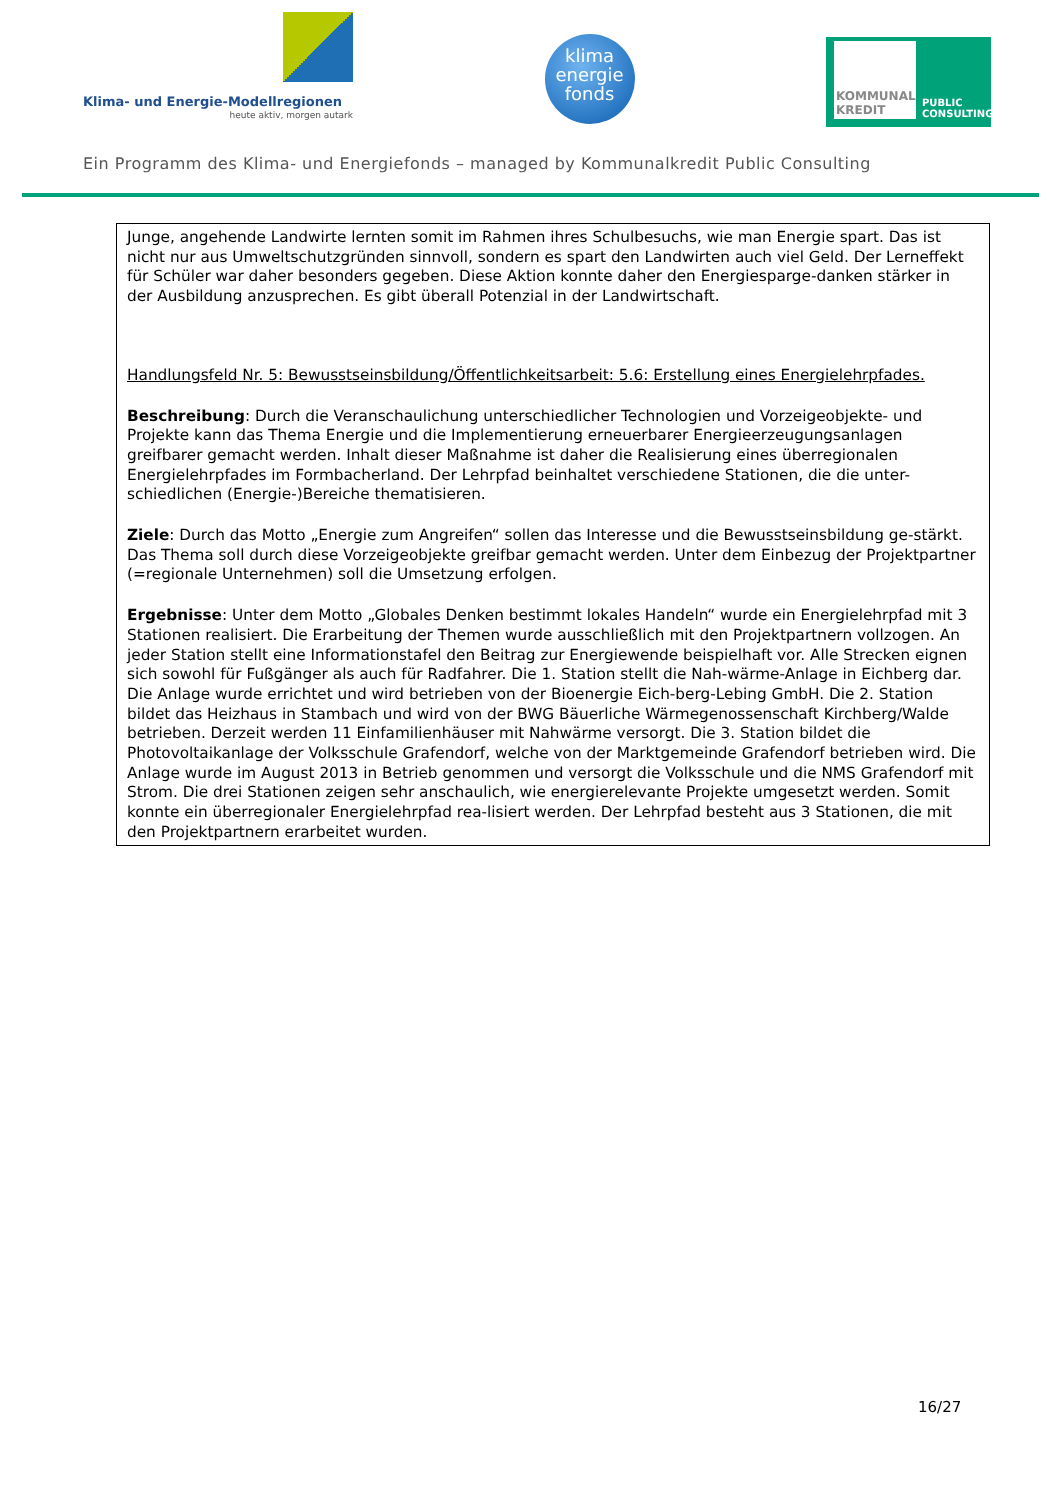Klima- und Energie-Modellregionen
heute aktiv, morgen autark
klima
energie
fonds
KOMMUNAL KREDIT
PUBLIC CONSULTING
Ein Programm des Klima- und Energiefonds – managed by Kommunalkredit Public Consulting
Junge, angehende Landwirte lernten somit im Rahmen ihres Schulbesuchs, wie man Energie spart. Das ist nicht nur aus Umweltschutzgründen sinnvoll, sondern es spart den Landwirten auch viel Geld. Der Lerneffekt für Schüler war daher besonders gegeben. Diese Aktion konnte daher den Energiesparge-danken stärker in der Ausbildung anzusprechen. Es gibt überall Potenzial in der Landwirtschaft.
Handlungsfeld Nr. 5: Bewusstseinsbildung/Öffentlichkeitsarbeit: 5.6: Erstellung eines Energielehrpfades.
Beschreibung: Durch die Veranschaulichung unterschiedlicher Technologien und Vorzeigeobjekte- und Projekte kann das Thema Energie und die Implementierung erneuerbarer Energieerzeugungsanlagen greifbarer gemacht werden. Inhalt dieser Maßnahme ist daher die Realisierung eines überregionalen Energielehrpfades im Formbacherland. Der Lehrpfad beinhaltet verschiedene Stationen, die die unter-schiedlichen (Energie-)Bereiche thematisieren.
Ziele: Durch das Motto „Energie zum Angreifen“ sollen das Interesse und die Bewusstseinsbildung ge-stärkt. Das Thema soll durch diese Vorzeigeobjekte greifbar gemacht werden. Unter dem Einbezug der Projektpartner (=regionale Unternehmen) soll die Umsetzung erfolgen.
Ergebnisse: Unter dem Motto „Globales Denken bestimmt lokales Handeln“ wurde ein Energielehrpfad mit 3 Stationen realisiert. Die Erarbeitung der Themen wurde ausschließlich mit den Projektpartnern vollzogen. An jeder Station stellt eine Informationstafel den Beitrag zur Energiewende beispielhaft vor. Alle Strecken eignen sich sowohl für Fußgänger als auch für Radfahrer. Die 1. Station stellt die Nah-wärme-Anlage in Eichberg dar. Die Anlage wurde errichtet und wird betrieben von der Bioenergie Eich-berg-Lebing GmbH. Die 2. Station bildet das Heizhaus in Stambach und wird von der BWG Bäuerliche Wärmegenossenschaft Kirchberg/Walde betrieben. Derzeit werden 11 Einfamilienhäuser mit Nahwärme versorgt. Die 3. Station bildet die Photovoltaikanlage der Volksschule Grafendorf, welche von der Marktgemeinde Grafendorf betrieben wird. Die Anlage wurde im August 2013 in Betrieb genommen und versorgt die Volksschule und die NMS Grafendorf mit Strom. Die drei Stationen zeigen sehr anschaulich, wie energierelevante Projekte umgesetzt werden. Somit konnte ein überregionaler Energielehrpfad rea-lisiert werden. Der Lehrpfad besteht aus 3 Stationen, die mit den Projektpartnern erarbeitet wurden.
16/27